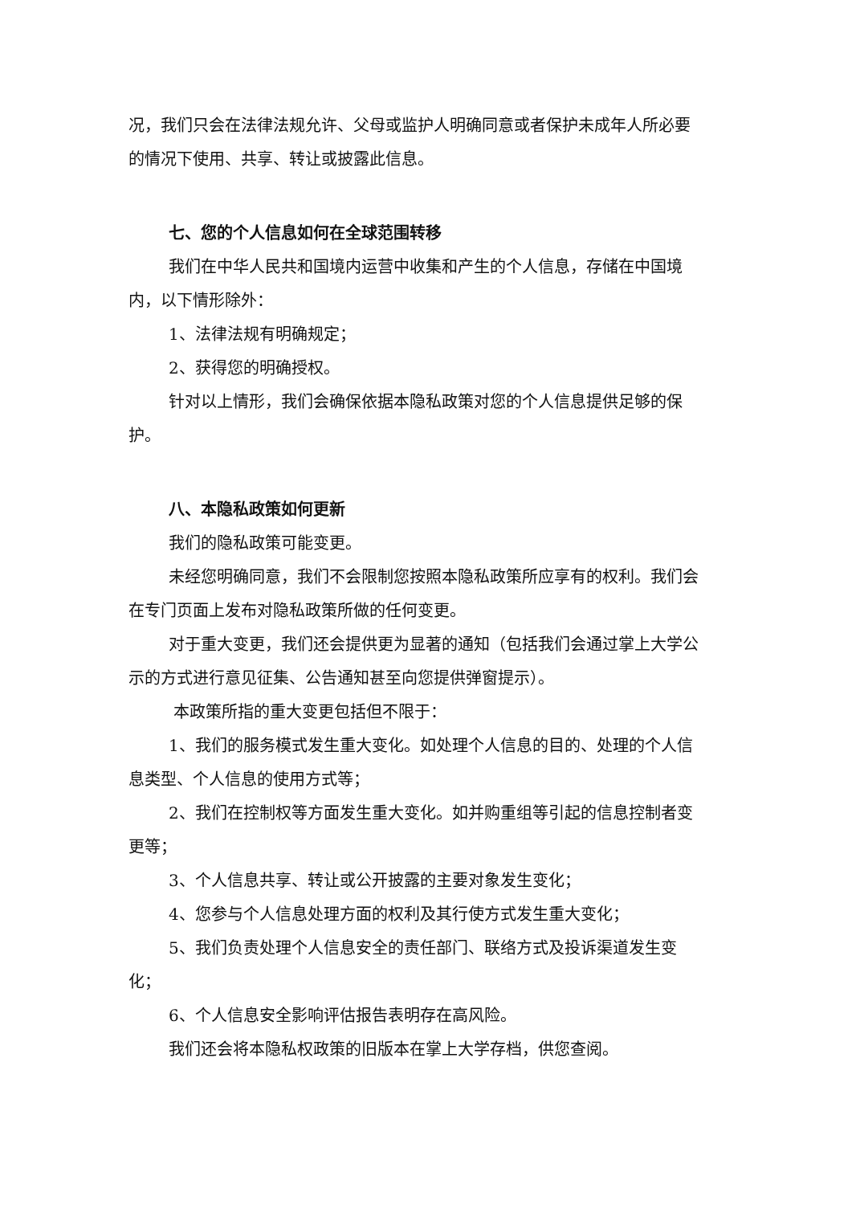况，我们只会在法律法规允许、父母或监护人明确同意或者保护未成年人所必要的情况下使用、共享、转让或披露此信息。
七、您的个人信息如何在全球范围转移
我们在中华人民共和国境内运营中收集和产生的个人信息，存储在中国境内，以下情形除外：
1、法律法规有明确规定；
2、获得您的明确授权。
针对以上情形，我们会确保依据本隐私政策对您的个人信息提供足够的保护。
八、本隐私政策如何更新
我们的隐私政策可能变更。
未经您明确同意，我们不会限制您按照本隐私政策所应享有的权利。我们会在专门页面上发布对隐私政策所做的任何变更。
对于重大变更，我们还会提供更为显著的通知（包括我们会通过掌上大学公示的方式进行意见征集、公告通知甚至向您提供弹窗提示）。
本政策所指的重大变更包括但不限于：
1、我们的服务模式发生重大变化。如处理个人信息的目的、处理的个人信息类型、个人信息的使用方式等；
2、我们在控制权等方面发生重大变化。如并购重组等引起的信息控制者变更等；
3、个人信息共享、转让或公开披露的主要对象发生变化；
4、您参与个人信息处理方面的权利及其行使方式发生重大变化；
5、我们负责处理个人信息安全的责任部门、联络方式及投诉渠道发生变化；
6、个人信息安全影响评估报告表明存在高风险。
我们还会将本隐私权政策的旧版本在掌上大学存档，供您查阅。